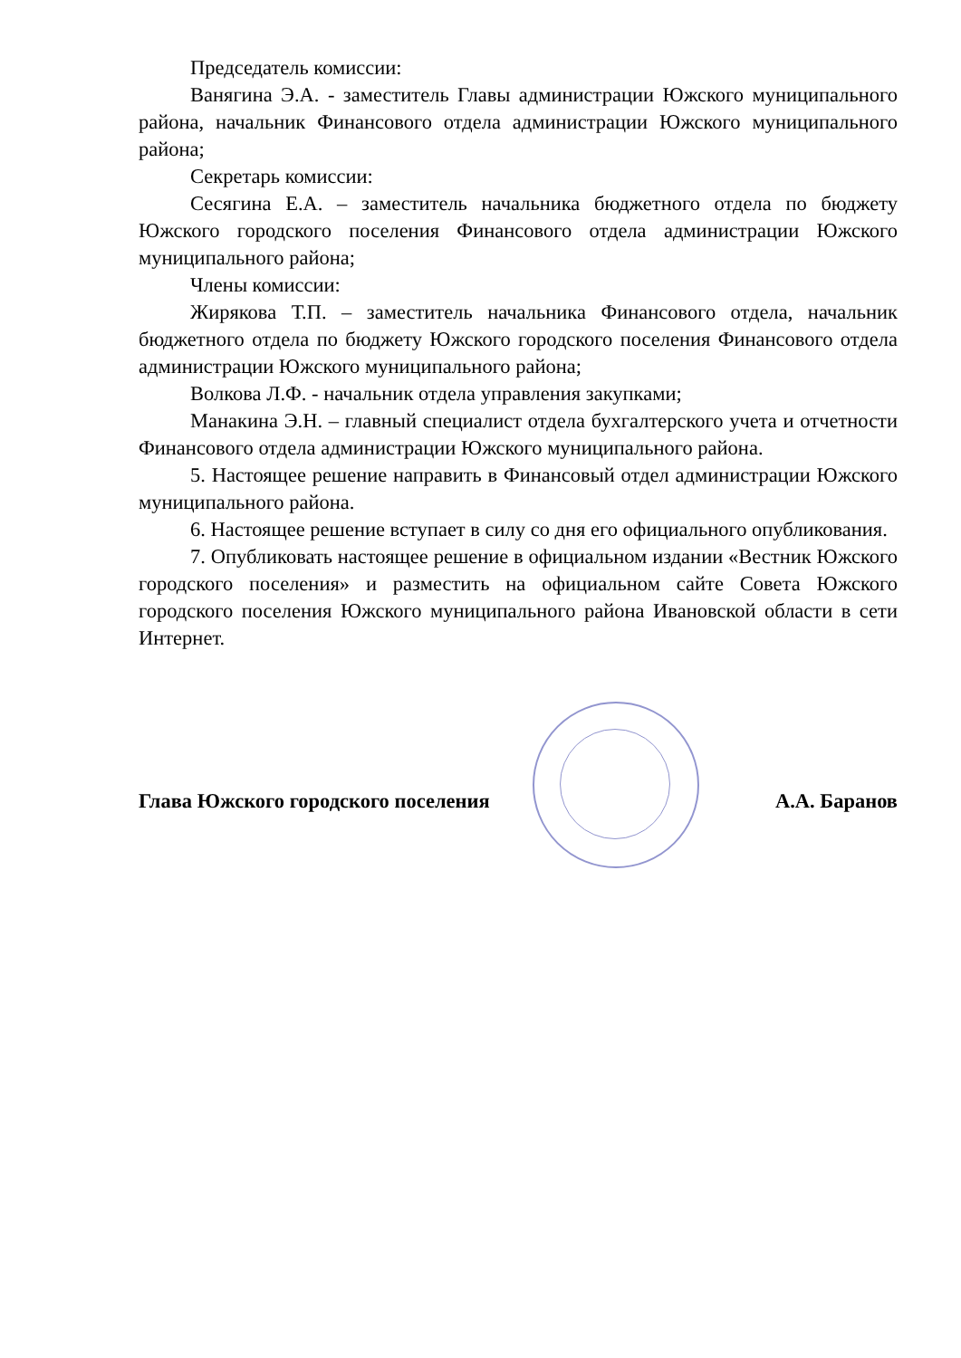Председатель комиссии:
Ванягина Э.А. - заместитель Главы администрации Южского муниципального района, начальник Финансового отдела администрации Южского муниципального района;
Секретарь комиссии:
Сесягина Е.А. – заместитель начальника бюджетного отдела по бюджету Южского городского поселения Финансового отдела администрации Южского муниципального района;
Члены комиссии:
Жирякова Т.П. – заместитель начальника Финансового отдела, начальник бюджетного отдела по бюджету Южского городского поселения Финансового отдела администрации Южского муниципального района;
Волкова Л.Ф. - начальник отдела управления закупками;
Манакина Э.Н. – главный специалист отдела бухгалтерского учета и отчетности Финансового отдела администрации Южского муниципального района.
5. Настоящее решение направить в Финансовый отдел администрации Южского муниципального района.
6. Настоящее решение вступает в силу со дня его официального опубликования.
7. Опубликовать настоящее решение в официальном издании «Вестник Южского городского поселения» и разместить на официальном сайте Совета Южского городского поселения Южского муниципального района Ивановской области в сети Интернет.
Глава Южского городского поселения А.А. Баранов